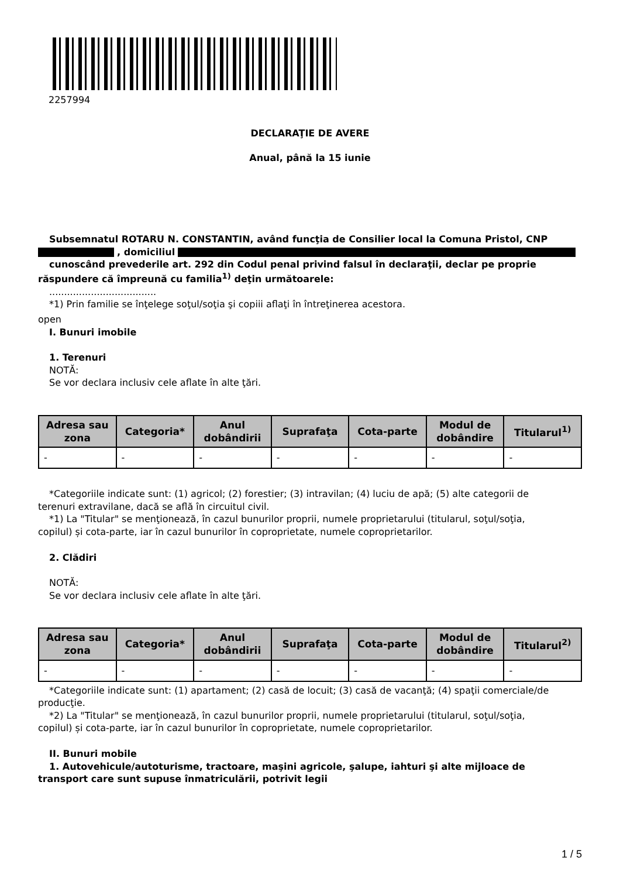2257994
DECLARAŢIE DE AVERE
Anual, până la 15 iunie
Subsemnatul ROTARU N. CONSTANTIN, având funcţia de Consilier local la Comuna Pristol, CNP
, domiciliul
cunoscând prevederile art. 292 din Codul penal privind falsul în declaraţii, declar pe proprie
răspundere că împreună cu familia<sup>1)</sup> deţin următoarele:
....................................
*1) Prin familie se înţelege soţul/soţia şi copiii aflaţi în întreţinerea acestora.
open
I. Bunuri imobile
1. Terenuri
NOTĂ:
Se vor declara inclusiv cele aflate în alte ţări.
| Adresa sau zona | Categoria* | Anul dobândirii | Suprafaţa | Cota-parte | Modul de dobândire | Titularul<sup>1)</sup> |
| --- | --- | --- | --- | --- | --- | --- |
| - | - | - | - | - | - | - |
*Categoriile indicate sunt: (1) agricol; (2) forestier; (3) intravilan; (4) luciu de apă; (5) alte categorii de
terenuri extravilane, dacă se află în circuitul civil.
*1) La "Titular" se menţionează, în cazul bunurilor proprii, numele proprietarului (titularul, soţul/soţia,
copilul) și cota-parte, iar în cazul bunurilor în coproprietate, numele coproprietarilor.
2. Clădiri
NOTĂ:
Se vor declara inclusiv cele aflate în alte ţări.
| Adresa sau zona | Categoria* | Anul dobândirii | Suprafaţa | Cota-parte | Modul de dobândire | Titularul<sup>2)</sup> |
| --- | --- | --- | --- | --- | --- | --- |
| - | - | - | - | - | - | - |
*Categoriile indicate sunt: (1) apartament; (2) casă de locuit; (3) casă de vacanţă; (4) spaţii comerciale/de
producţie.
*2) La "Titular" se menţionează, în cazul bunurilor proprii, numele proprietarului (titularul, soţul/soţia,
copilul) și cota-parte, iar în cazul bunurilor în coproprietate, numele coproprietarilor.
II. Bunuri mobile
1. Autovehicule/autoturisme, tractoare, maşini agricole, şalupe, iahturi şi alte mijloace de
transport care sunt supuse înmatriculării, potrivit legii
1 / 5